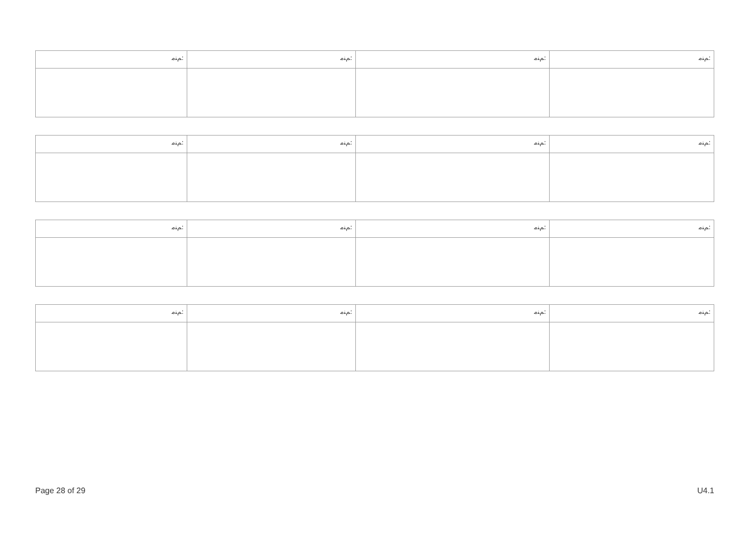| ﻢﻨﻣ: | ﻢﻨﻣ: | ﻢﻨﻣ: | ﻢﻨﻣ: |
| ﻢﻨﻣ: | ﻢﻨﻣ: | ﻢﻨﻣ: | ﻢﻨﻣ: |
| ﻢﻨﻣ: | ﻢﻨﻣ: | ﻢﻨﻣ: | ﻢﻨﻣ: |
| ﻢﻨﻣ: | ﻢﻨﻣ: | ﻢﻨﻣ: | ﻢﻨﻣ: |
Page 28 of 29 U4.1